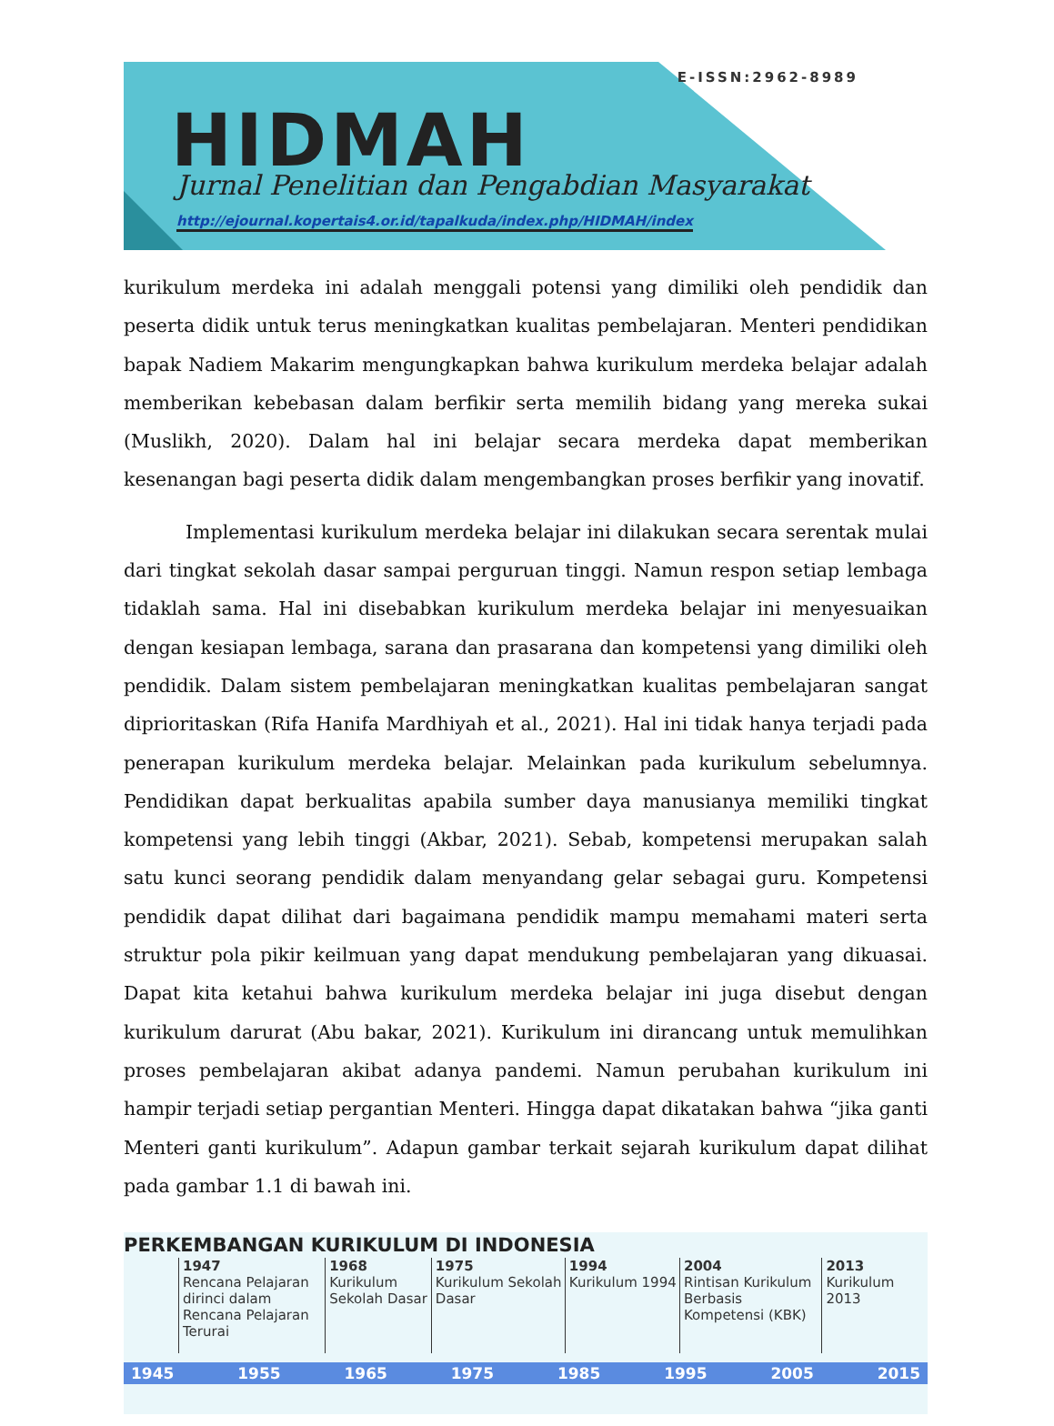E-ISSN:2962-8989
HIDMAH
Jurnal Penelitian dan Pengabdian Masyarakat
http://ejournal.kopertais4.or.id/tapalkuda/index.php/HIDMAH/index
kurikulum merdeka ini adalah menggali potensi yang dimiliki oleh pendidik dan peserta didik untuk terus meningkatkan kualitas pembelajaran. Menteri pendidikan bapak Nadiem Makarim mengungkapkan bahwa kurikulum merdeka belajar adalah memberikan kebebasan dalam berfikir serta memilih bidang yang mereka sukai (Muslikh, 2020). Dalam hal ini belajar secara merdeka dapat memberikan kesenangan bagi peserta didik dalam mengembangkan proses berfikir yang inovatif.
Implementasi kurikulum merdeka belajar ini dilakukan secara serentak mulai dari tingkat sekolah dasar sampai perguruan tinggi. Namun respon setiap lembaga tidaklah sama. Hal ini disebabkan kurikulum merdeka belajar ini menyesuaikan dengan kesiapan lembaga, sarana dan prasarana dan kompetensi yang dimiliki oleh pendidik. Dalam sistem pembelajaran meningkatkan kualitas pembelajaran sangat diprioritaskan (Rifa Hanifa Mardhiyah et al., 2021). Hal ini tidak hanya terjadi pada penerapan kurikulum merdeka belajar. Melainkan pada kurikulum sebelumnya. Pendidikan dapat berkualitas apabila sumber daya manusianya memiliki tingkat kompetensi yang lebih tinggi (Akbar, 2021). Sebab, kompetensi merupakan salah satu kunci seorang pendidik dalam menyandang gelar sebagai guru. Kompetensi pendidik dapat dilihat dari bagaimana pendidik mampu memahami materi serta struktur pola pikir keilmuan yang dapat mendukung pembelajaran yang dikuasai. Dapat kita ketahui bahwa kurikulum merdeka belajar ini juga disebut dengan kurikulum darurat (Abu bakar, 2021). Kurikulum ini dirancang untuk memulihkan proses pembelajaran akibat adanya pandemi. Namun perubahan kurikulum ini hampir terjadi setiap pergantian Menteri. Hingga dapat dikatakan bahwa “jika ganti Menteri ganti kurikulum”. Adapun gambar terkait sejarah kurikulum dapat dilihat pada gambar 1.1 di bawah ini.
PERKEMBANGAN KURIKULUM DI INDONESIA
1947
Rencana Pelajaran dirinci dalam Rencana Pelajaran Terurai
1968
Kurikulum Sekolah Dasar
1975
Kurikulum Sekolah Dasar
1994
Kurikulum 1994
2004
Rintisan Kurikulum Berbasis Kompetensi (KBK)
2013
Kurikulum 2013
1945 1955 1965 1975 1985 1995 2005 2015